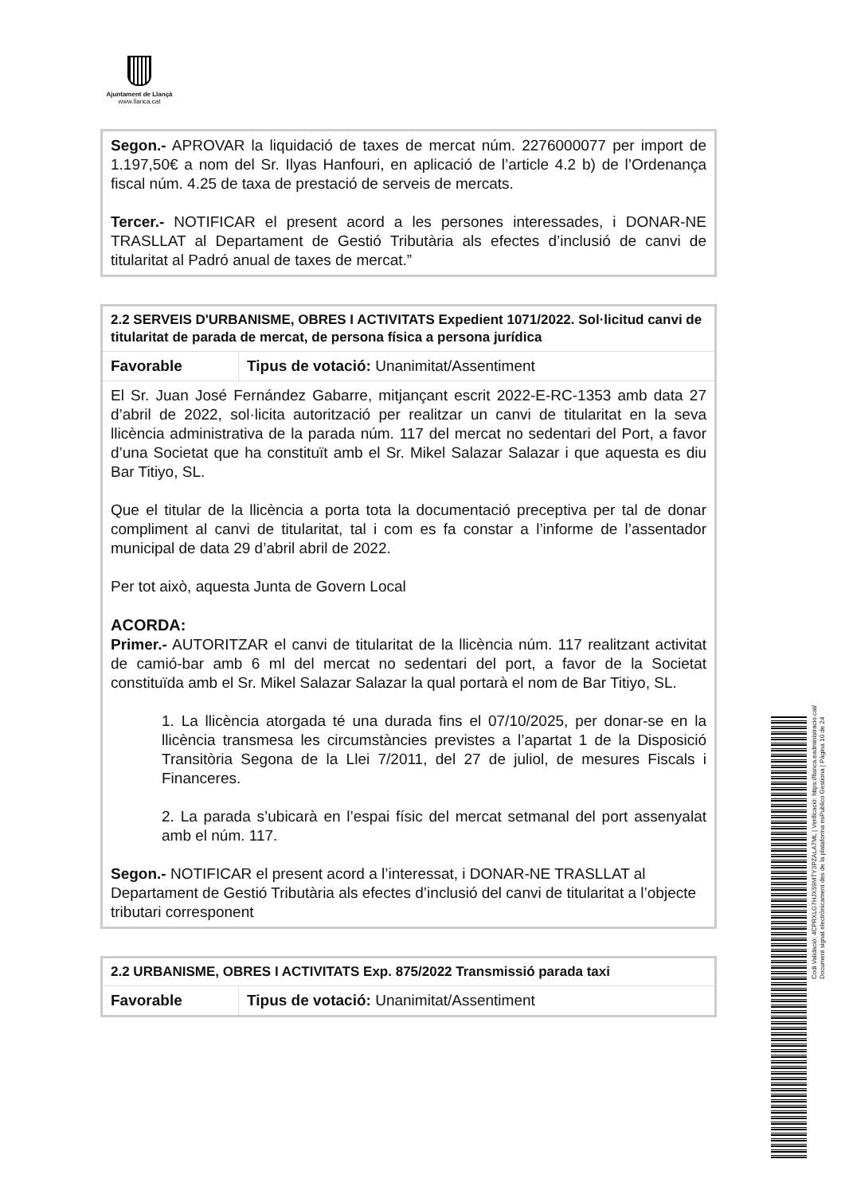Ajuntament de Llançà
www.llanca.cat
| Segon.- APROVAR la liquidació de taxes de mercat núm. 2276000077 per import de 1.197,50€ a nom del Sr. Ilyas Hanfouri, en aplicació de l’article 4.2 b) de l’Ordenança fiscal núm. 4.25 de taxa de prestació de serveis de mercats. Tercer.- NOTIFICAR el present acord a les persones interessades, i DONAR-NE TRASLLAT al Departament de Gestió Tributària als efectes d’inclusió de canvi de titularitat al Padró anual de taxes de mercat.” |
| 2.2 SERVEIS D'URBANISME, OBRES I ACTIVITATS Expedient 1071/2022. Sol·licitud canvi de titularitat de parada de mercat, de persona física a persona jurídica | |
| Favorable | Tipus de votació: Unanimitat/Assentiment |
| El Sr. Juan José Fernández Gabarre, mitjançant escrit 2022-E-RC-1353 amb data 27 d’abril de 2022, sol·licita autorització per realitzar un canvi de titularitat en la seva llicència administrativa de la parada núm. 117 del mercat no sedentari del Port, a favor d’una Societat que ha constituït amb el Sr. Mikel Salazar Salazar i que aquesta es diu Bar Titiyo, SL. Que el titular de la llicència a porta tota la documentació preceptiva per tal de donar compliment al canvi de titularitat, tal i com es fa constar a l’informe de l’assentador municipal de data 29 d’abril abril de 2022. Per tot això, aquesta Junta de Govern Local ACORDA: Primer.- AUTORITZAR el canvi de titularitat de la llicència núm. 117 realitzant activitat de camió-bar amb 6 ml del mercat no sedentari del port, a favor de la Societat constituïda amb el Sr. Mikel Salazar Salazar la qual portarà el nom de Bar Titiyo, SL. 1. La llicència atorgada té una durada fins el 07/10/2025, per donar-se en la llicència transmesa les circumstàncies previstes a l’apartat 1 de la Disposició Transitòria Segona de la Llei 7/2011, del 27 de juliol, de mesures Fiscals i Financeres. 2. La parada s’ubicarà en l’espai físic del mercat setmanal del port assenyalat amb el núm. 117. Segon.- NOTIFICAR el present acord a l’interessat, i DONAR-NE TRASLLAT al Departament de Gestió Tributària als efectes d’inclusió del canvi de titularitat a l’objecte tributari corresponent | |
| 2.2 URBANISME, OBRES I ACTIVITATS Exp. 875/2022 Transmissió parada taxi | |
| Favorable | Tipus de votació: Unanimitat/Assentiment |
Codi Validació: 4CPRXLG7HJX59MTY3PZALA7ML | Verificació: https://llanca.eadministracio.cat/
Document signat electrònicament des de la plataforma esPublico Gestiona | Pàgina 10 de 24